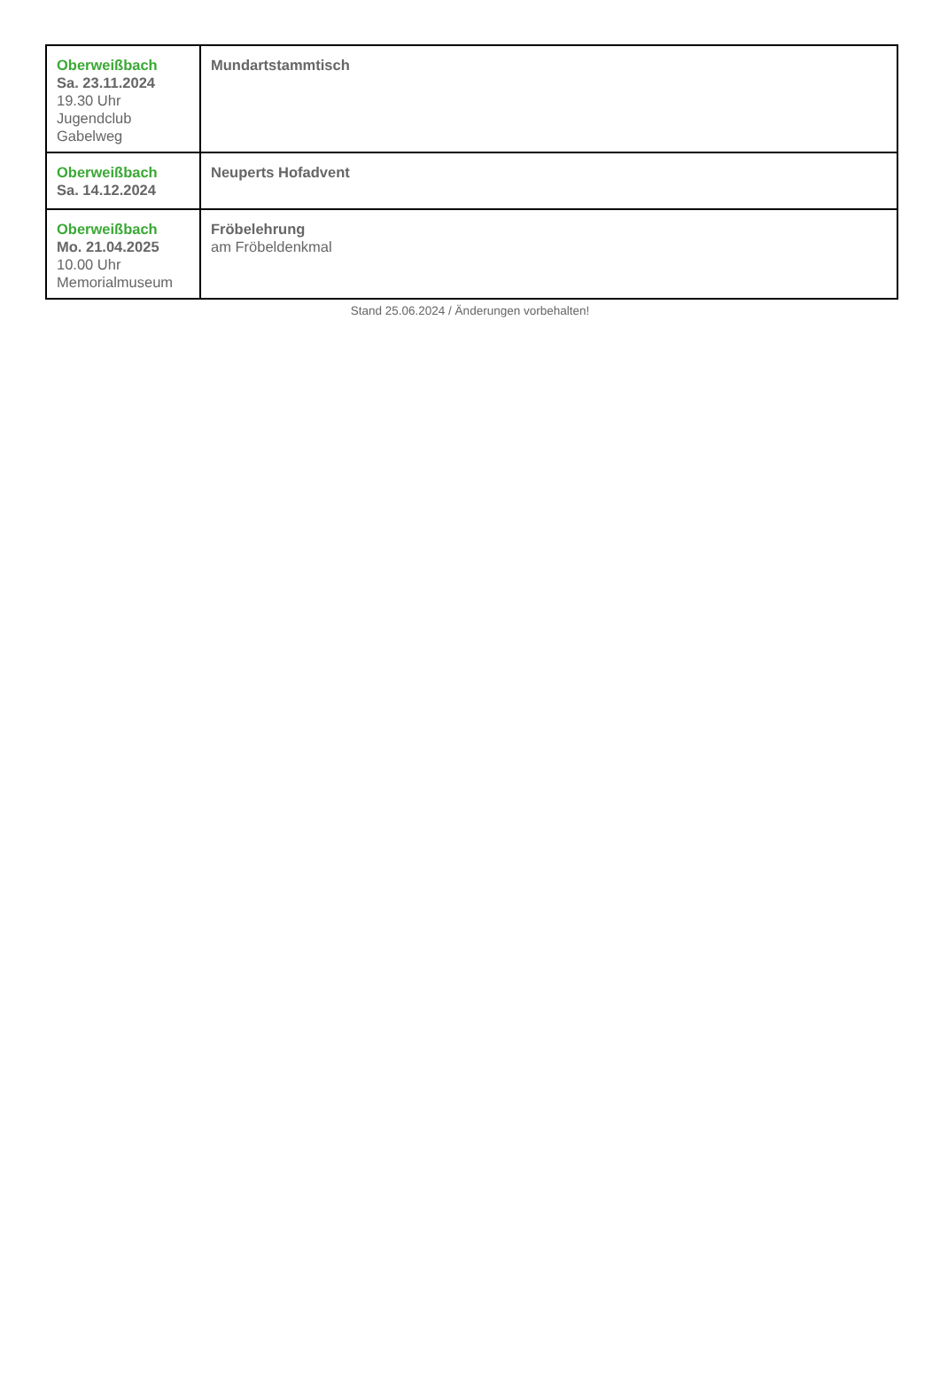| Oberweißbach Sa. 23.11.2024 19.30 Uhr Jugendclub Gabelweg | Mundartstammtisch |
| Oberweißbach Sa. 14.12.2024 | Neuperts Hofadvent |
| Oberweißbach Mo. 21.04.2025 10.00 Uhr Memorialmuseum | Fröbelehrung am Fröbeldenkmal |
Stand 25.06.2024 / Änderungen vorbehalten!